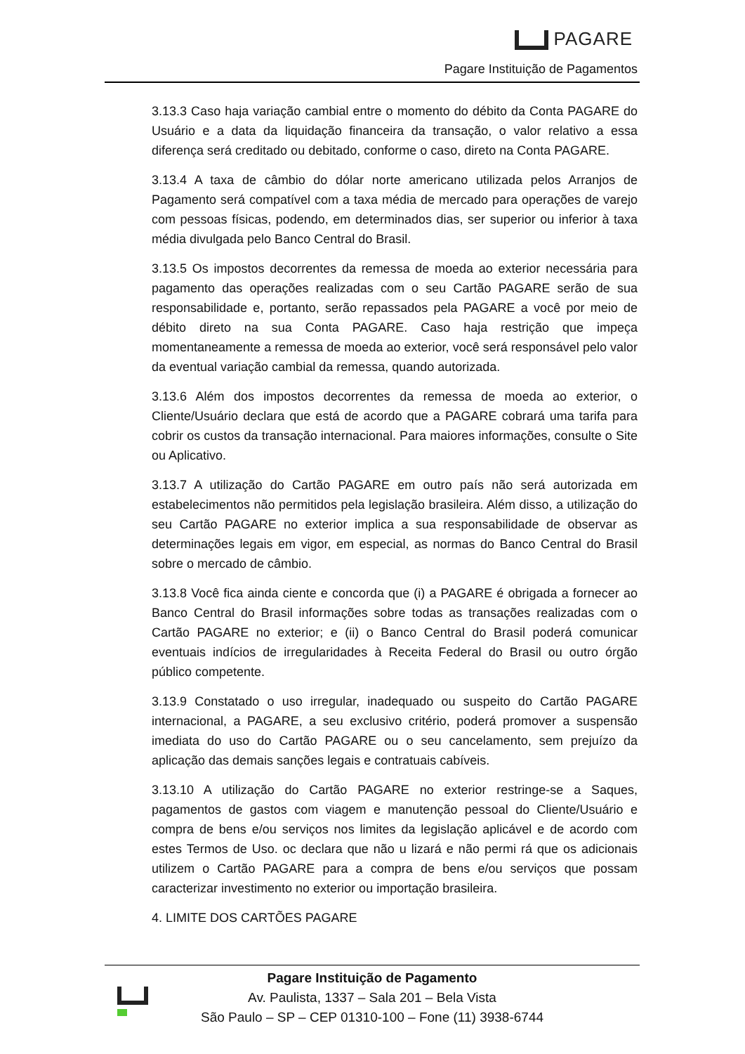PAGARE
Pagare Instituição de Pagamentos
3.13.3 Caso haja variação cambial entre o momento do débito da Conta PAGARE do Usuário e a data da liquidação financeira da transação, o valor relativo a essa diferença será creditado ou debitado, conforme o caso, direto na Conta PAGARE.
3.13.4 A taxa de câmbio do dólar norte americano utilizada pelos Arranjos de Pagamento será compatível com a taxa média de mercado para operações de varejo com pessoas físicas, podendo, em determinados dias, ser superior ou inferior à taxa média divulgada pelo Banco Central do Brasil.
3.13.5 Os impostos decorrentes da remessa de moeda ao exterior necessária para pagamento das operações realizadas com o seu Cartão PAGARE serão de sua responsabilidade e, portanto, serão repassados pela PAGARE a você por meio de débito direto na sua Conta PAGARE. Caso haja restrição que impeça momentaneamente a remessa de moeda ao exterior, você será responsável pelo valor da eventual variação cambial da remessa, quando autorizada.
3.13.6 Além dos impostos decorrentes da remessa de moeda ao exterior, o Cliente/Usuário declara que está de acordo que a PAGARE cobrará uma tarifa para cobrir os custos da transação internacional. Para maiores informações, consulte o Site ou Aplicativo.
3.13.7 A utilização do Cartão PAGARE em outro país não será autorizada em estabelecimentos não permitidos pela legislação brasileira. Além disso, a utilização do seu Cartão PAGARE no exterior implica a sua responsabilidade de observar as determinações legais em vigor, em especial, as normas do Banco Central do Brasil sobre o mercado de câmbio.
3.13.8 Você fica ainda ciente e concorda que (i) a PAGARE é obrigada a fornecer ao Banco Central do Brasil informações sobre todas as transações realizadas com o Cartão PAGARE no exterior; e (ii) o Banco Central do Brasil poderá comunicar eventuais indícios de irregularidades à Receita Federal do Brasil ou outro órgão público competente.
3.13.9 Constatado o uso irregular, inadequado ou suspeito do Cartão PAGARE internacional, a PAGARE, a seu exclusivo critério, poderá promover a suspensão imediata do uso do Cartão PAGARE ou o seu cancelamento, sem prejuízo da aplicação das demais sanções legais e contratuais cabíveis.
3.13.10 A utilização do Cartão PAGARE no exterior restringe-se a Saques, pagamentos de gastos com viagem e manutenção pessoal do Cliente/Usuário e compra de bens e/ou serviços nos limites da legislação aplicável e de acordo com estes Termos de Uso. oc declara que não u lizará e não permi rá que os adicionais utilizem o Cartão PAGARE para a compra de bens e/ou serviços que possam caracterizar investimento no exterior ou importação brasileira.
4. LIMITE DOS CARTÕES PAGARE
Pagare Instituição de Pagamento
Av. Paulista, 1337 – Sala 201 – Bela Vista
São Paulo – SP – CEP 01310-100 – Fone (11) 3938-6744